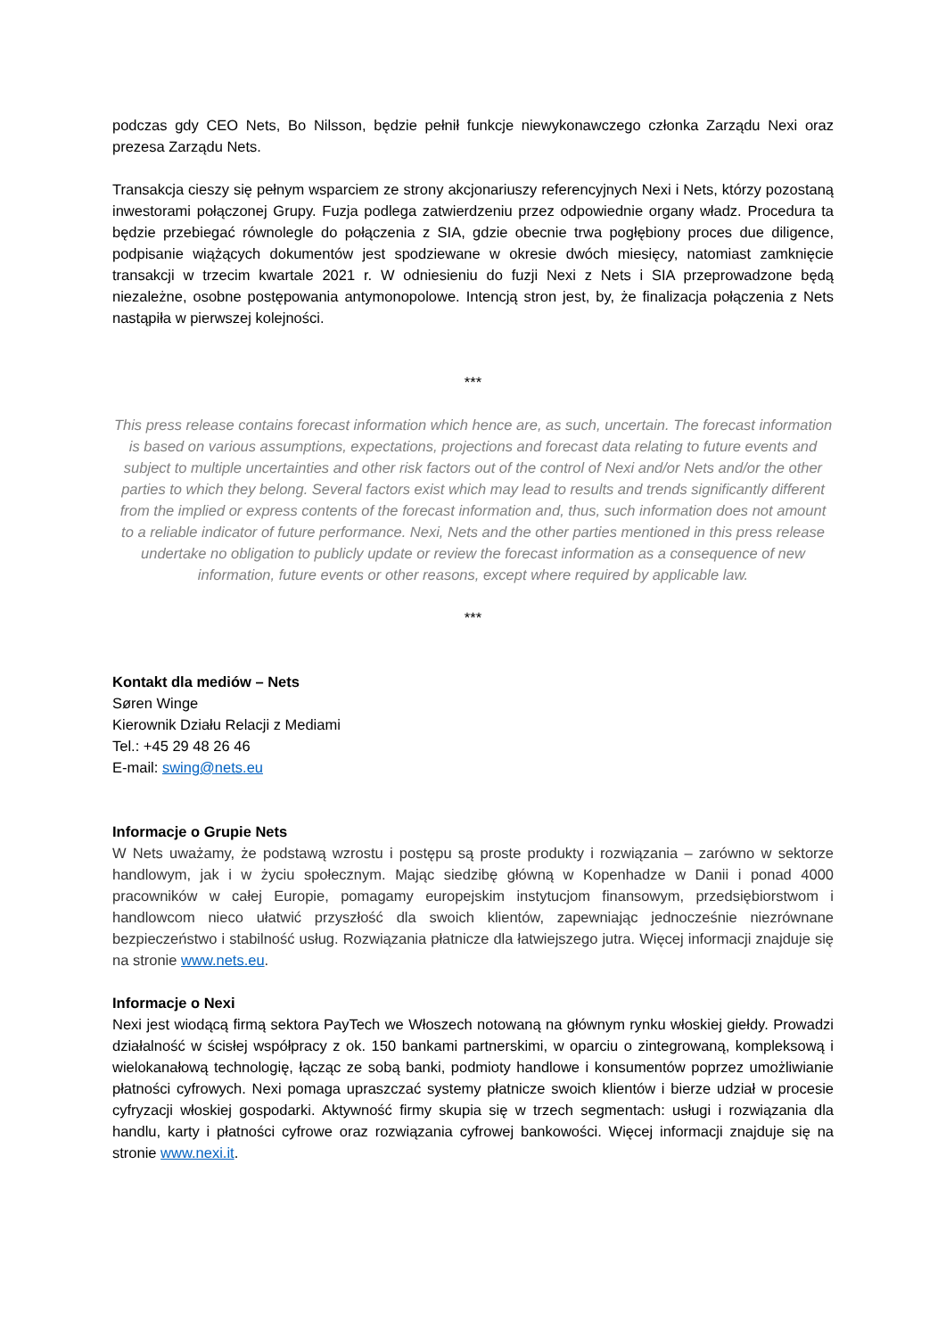podczas gdy CEO Nets, Bo Nilsson, będzie pełnił funkcje niewykonawczego członka Zarządu Nexi oraz prezesa Zarządu Nets.
Transakcja cieszy się pełnym wsparciem ze strony akcjonariuszy referencyjnych Nexi i Nets, którzy pozostaną inwestorami połączonej Grupy. Fuzja podlega zatwierdzeniu przez odpowiednie organy władz. Procedura ta będzie przebiegać równolegle do połączenia z SIA, gdzie obecnie trwa pogłębiony proces due diligence, podpisanie wiążących dokumentów jest spodziewane w okresie dwóch miesięcy, natomiast zamknięcie transakcji w trzecim kwartale 2021 r. W odniesieniu do fuzji Nexi z Nets i SIA przeprowadzone będą niezależne, osobne postępowania antymonopolowe. Intencją stron jest, by, że finalizacja połączenia z Nets nastąpiła w pierwszej kolejności.
***
This press release contains forecast information which hence are, as such, uncertain. The forecast information is based on various assumptions, expectations, projections and forecast data relating to future events and subject to multiple uncertainties and other risk factors out of the control of Nexi and/or Nets and/or the other parties to which they belong. Several factors exist which may lead to results and trends significantly different from the implied or express contents of the forecast information and, thus, such information does not amount to a reliable indicator of future performance. Nexi, Nets and the other parties mentioned in this press release undertake no obligation to publicly update or review the forecast information as a consequence of new information, future events or other reasons, except where required by applicable law.
***
Kontakt dla mediów – Nets
Søren Winge
Kierownik Działu Relacji z Mediami
Tel.: +45 29 48 26 46
E-mail: swing@nets.eu
Informacje o Grupie Nets
W Nets uważamy, że podstawą wzrostu i postępu są proste produkty i rozwiązania – zarówno w sektorze handlowym, jak i w życiu społecznym. Mając siedzibę główną w Kopenhadze w Danii i ponad 4000 pracowników w całej Europie, pomagamy europejskim instytucjom finansowym, przedsiębiorstwom i handlowcom nieco ułatwić przyszłość dla swoich klientów, zapewniając jednocześnie niezrównane bezpieczeństwo i stabilność usług. Rozwiązania płatnicze dla łatwiejszego jutra. Więcej informacji znajduje się na stronie www.nets.eu.
Informacje o Nexi
Nexi jest wiodącą firmą sektora PayTech we Włoszech notowaną na głównym rynku włoskiej giełdy. Prowadzi działalność w ścisłej współpracy z ok. 150 bankami partnerskimi, w oparciu o zintegrowaną, kompleksową i wielokanałową technologię, łącząc ze sobą banki, podmioty handlowe i konsumentów poprzez umożliwianie płatności cyfrowych. Nexi pomaga upraszczać systemy płatnicze swoich klientów i bierze udział w procesie cyfryzacji włoskiej gospodarki. Aktywność firmy skupia się w trzech segmentach: usługi i rozwiązania dla handlu, karty i płatności cyfrowe oraz rozwiązania cyfrowej bankowości. Więcej informacji znajduje się na stronie www.nexi.it.